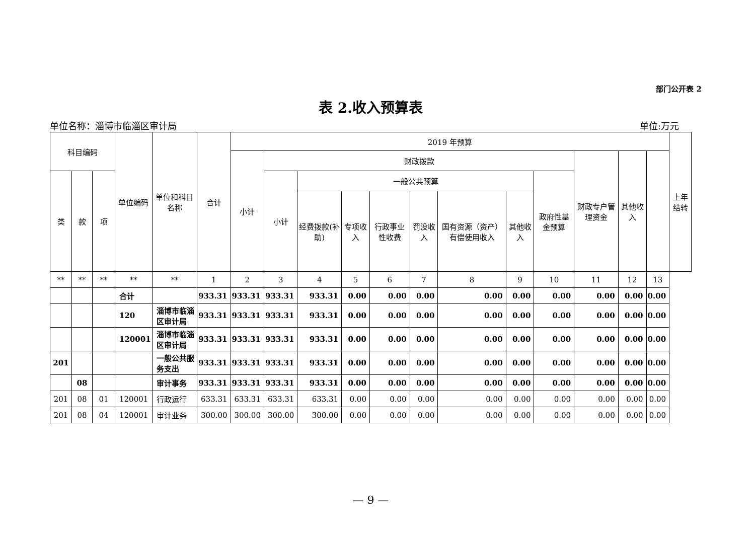部门公开表 2
表 2.收入预算表
单位名称：淄博市临淄区审计局 单位:万元
| 科目编码 | | | 单位编码 | 单位和科目名称 | 合计 | 2019 年预算 | | | | | | | | | | | | 上年结转 |
| --- | --- | --- | --- | --- | --- | --- | --- | --- | --- | --- | --- | --- | --- | --- | --- | --- | --- | --- |
| | | | | | | 小计 | 财政拨款 | | | | | | | | 财政专户管理资金 | 其他收入 | | |
| 类 | 款 | 项 | | | | | 小计 | 一般公共预算 | | | | | | 政府性基金预算 | | | | |
| | | | | | | | | 经费拨款(补助) | 专项收入 | 行政事业性收费 | 罚没收入 | 国有资源（资产）有偿使用收入 | 其他收入 | | | | | |
| ** | ** | ** | ** | ** | 1 | 2 | 3 | 4 | 5 | 6 | 7 | 8 | 9 | 10 | 11 | 12 | 13 | |
| | | | 合计 | | 933.31 | 933.31 | 933.31 | 933.31 | 0.00 | 0.00 | 0.00 | 0.00 | 0.00 | 0.00 | 0.00 | 0.00 | 0.00 | |
| | | | 120 | 淄博市临淄区审计局 | 933.31 | 933.31 | 933.31 | 933.31 | 0.00 | 0.00 | 0.00 | 0.00 | 0.00 | 0.00 | 0.00 | 0.00 | 0.00 | |
| | | | 120001 | 淄博市临淄区审计局 | 933.31 | 933.31 | 933.31 | 933.31 | 0.00 | 0.00 | 0.00 | 0.00 | 0.00 | 0.00 | 0.00 | 0.00 | 0.00 | |
| 201 | | | | 一般公共服务支出 | 933.31 | 933.31 | 933.31 | 933.31 | 0.00 | 0.00 | 0.00 | 0.00 | 0.00 | 0.00 | 0.00 | 0.00 | 0.00 | |
| | 08 | | | 审计事务 | 933.31 | 933.31 | 933.31 | 933.31 | 0.00 | 0.00 | 0.00 | 0.00 | 0.00 | 0.00 | 0.00 | 0.00 | 0.00 | |
| 201 | 08 | 01 | 120001 | 行政运行 | 633.31 | 633.31 | 633.31 | 633.31 | 0.00 | 0.00 | 0.00 | 0.00 | 0.00 | 0.00 | 0.00 | 0.00 | 0.00 | |
| 201 | 08 | 04 | 120001 | 审计业务 | 300.00 | 300.00 | 300.00 | 300.00 | 0.00 | 0.00 | 0.00 | 0.00 | 0.00 | 0.00 | 0.00 | 0.00 | 0.00 | |
— 9 —